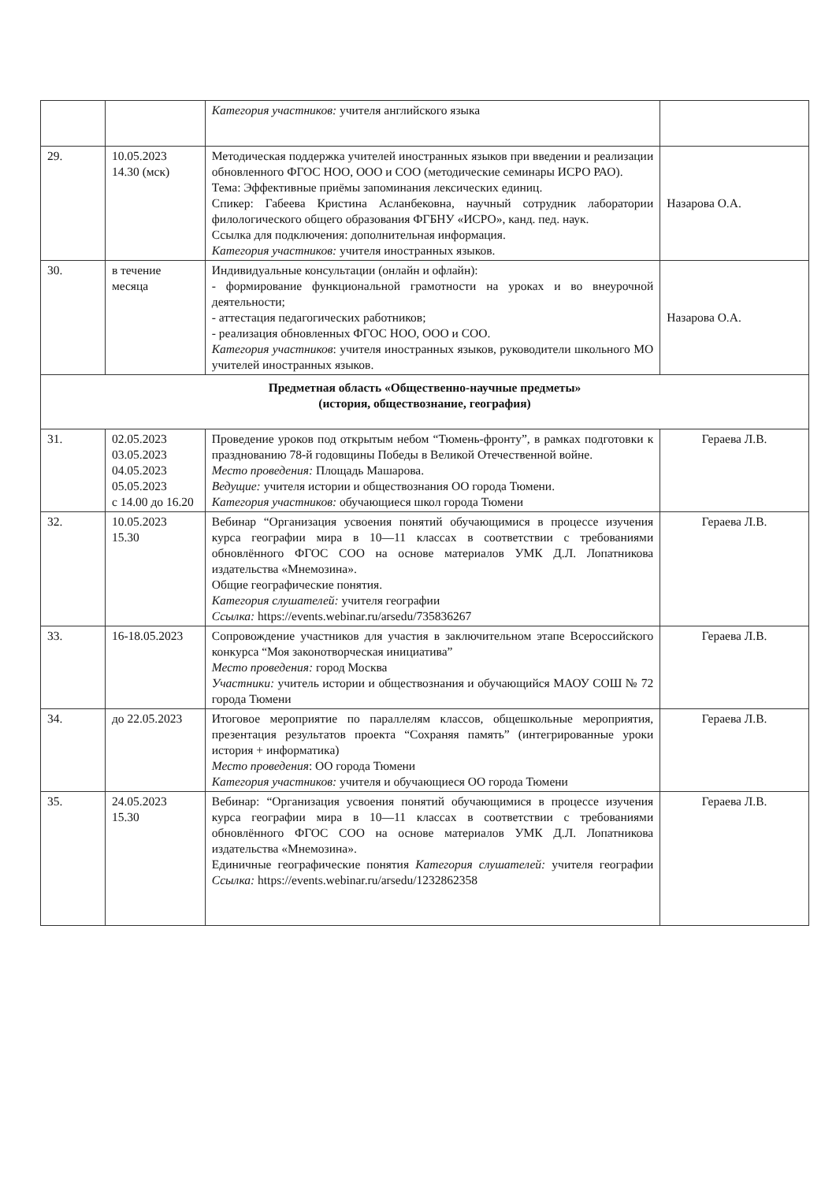| | | Категория участников: учителя английского языка | |
| 29. | 10.05.2023 14.30 (мск) | Методическая поддержка учителей иностранных языков при введении и реализации обновленного ФГОС НОО, ООО и СОО (методические семинары ИСРО РАО). Тема: Эффективные приёмы запоминания лексических единиц. Спикер: Габеева Кристина Асланбековна, научный сотрудник лаборатории филологического общего образования ФГБНУ «ИСРО», канд. пед. наук. Ссылка для подключения: дополнительная информация. Категория участников: учителя иностранных языков. | Назарова О.А. |
| 30. | в течение месяца | Индивидуальные консультации (онлайн и офлайн): - формирование функциональной грамотности на уроках и во внеурочной деятельности; - аттестация педагогических работников; - реализация обновленных ФГОС НОО, ООО и СОО. Категория участников : учителя иностранных языков, руководители школьного МО учителей иностранных языков. | Назарова О.А. |
| Предметная область «Общественно-научные предметы» (история, обществознание, география) | | | |
| 31. | 02.05.2023 03.05.2023 04.05.2023 05.05.2023 с 14.00 до 16.20 | Проведение уроков под открытым небом “Тюмень-фронту”, в рамках подготовки к празднованию 78-й годовщины Победы в Великой Отечественной войне. Место проведения: Площадь Машарова. Ведущие: учителя истории и обществознания ОО города Тюмени. Категория участников: обучающиеся школ города Тюмени | Гераева Л.В. |
| 32. | 10.05.2023 15.30 | Вебинар “Организация усвоения понятий обучающимися в процессе изучения курса географии мира в 10—11 классах в соответствии с требованиями обновлённого ФГОС СОО на основе материалов УМК Д.Л. Лопатникова издательства «Мнемозина». Общие географические понятия. Категория слушателей: учителя географии Ссылка: https://events.webinar.ru/arsedu/735836267 | Гераева Л.В. |
| 33. | 16-18.05.2023 | Сопровождение участников для участия в заключительном этапе Всероссийского конкурса “Моя законотворческая инициатива” Место проведения: город Москва Участники: учитель истории и обществознания и обучающийся МАОУ СОШ № 72 города Тюмени | Гераева Л.В. |
| 34. | до 22.05.2023 | Итоговое мероприятие по параллелям классов, общешкольные мероприятия, презентация результатов проекта “Сохраняя память” (интегрированные уроки история + информатика) Место проведения : ОО города Тюмени Категория участников: учителя и обучающиеся ОО города Тюмени | Гераева Л.В. |
| 35. | 24.05.2023 15.30 | Вебинар: “Организация усвоения понятий обучающимися в процессе изучения курса географии мира в 10—11 классах в соответствии с требованиями обновлённого ФГОС СОО на основе материалов УМК Д.Л. Лопатникова издательства «Мнемозина». Единичные географические понятия Категория слушателей: учителя географии Ссылка: https://events.webinar.ru/arsedu/1232862358 | Гераева Л.В. |